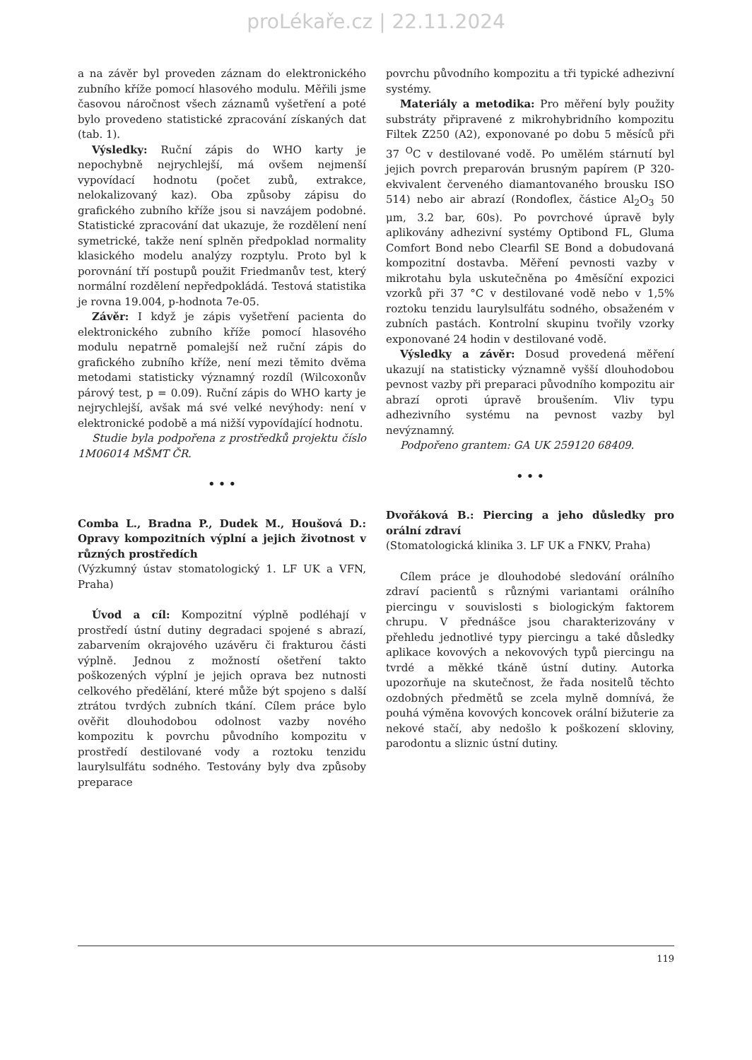proLékaře.cz | 22.11.2024
a na závěr byl proveden záznam do elektronického zubního kříže pomocí hlasového modulu. Měřili jsme časovou náročnost všech záznamů vyšetření a poté bylo provedeno statistické zpracování získaných dat (tab. 1).
Výsledky: Ruční zápis do WHO karty je nepochybně nejrychlejší, má ovšem nejmenší vypovídací hodnotu (počet zubů, extrakce, nelokalizovaný kaz). Oba způsoby zápisu do grafického zubního kříže jsou si navzájem podobné. Statistické zpracování dat ukazuje, že rozdělení není symetrické, takže není splněn předpoklad normality klasického modelu analýzy rozptylu. Proto byl k porovnání tří postupů použit Friedmanův test, který normální rozdělení nepředpokládá. Testová statistika je rovna 19.004, p-hodnota 7e-05.
Závěr: I když je zápis vyšetření pacienta do elektronického zubního kříže pomocí hlasového modulu nepatrně pomalejší než ruční zápis do grafického zubního kříže, není mezi těmito dvěma metodami statisticky významný rozdíl (Wilcoxonův párový test, p = 0.09). Ruční zápis do WHO karty je nejrychlejší, avšak má své velké nevýhody: není v elektronické podobě a má nižší vypovídající hodnotu.
Studie byla podpořena z prostředků projektu číslo 1M06014 MŠMT ČR.
• • •
Comba L., Bradna P., Dudek M., Houšová D.: Opravy kompozitních výplní a jejich životnost v různých prostředích
(Výzkumný ústav stomatologický 1. LF UK a VFN, Praha)
Úvod a cíl: Kompozitní výplně podléhají v prostředí ústní dutiny degradaci spojené s abrazí, zabarvením okrajového uzávěru či frakturou části výplně. Jednou z možností ošetření takto poškozených výplní je jejich oprava bez nutnosti celkového předělání, které může být spojeno s další ztrátou tvrdých zubních tkání. Cílem práce bylo ověřit dlouhodobou odolnost vazby nového kompozitu k povrchu původního kompozitu v prostředí destilované vody a roztoku tenzidu laurylsulfátu sodného. Testovány byly dva způsoby preparace
povrchu původního kompozitu a tři typické adhezivní systémy.
Materiály a metodika: Pro měření byly použity substráty připravené z mikrohybridního kompozitu Filtek Z250 (A2), exponované po dobu 5 měsíců při 37 <sup>O</sup>C v destilované vodě. Po umělém stárnutí byl jejich povrch preparován brusným papírem (P 320-ekvivalent červeného diamantovaného brousku ISO 514) nebo air abrazí (Rondoflex, částice Al<sub>2</sub>O<sub>3</sub> 50 μm, 3.2 bar, 60s). Po povrchové úpravě byly aplikovány adhezivní systémy Optibond FL, Gluma Comfort Bond nebo Clearfil SE Bond a dobudovaná kompozitní dostavba. Měření pevnosti vazby v mikrotahu byla uskutečněna po 4měsíční expozici vzorků při 37 °C v destilované vodě nebo v 1,5% roztoku tenzidu laurylsulfátu sodného, obsaženém v zubních pastách. Kontrolní skupinu tvořily vzorky exponované 24 hodin v destilované vodě.
Výsledky a závěr: Dosud provedená měření ukazují na statisticky významně vyšší dlouhodobou pevnost vazby při preparaci původního kompozitu air abrazí oproti úpravě broušením. Vliv typu adhezivního systému na pevnost vazby byl nevýznamný.
Podpořeno grantem: GA UK 259120 68409.
• • •
Dvořáková B.: Piercing a jeho důsledky pro orální zdraví
(Stomatologická klinika 3. LF UK a FNKV, Praha)
Cílem práce je dlouhodobé sledování orálního zdraví pacientů s různými variantami orálního piercingu v souvislosti s biologickým faktorem chrupu. V přednášce jsou charakterizovány v přehledu jednotlivé typy piercingu a také důsledky aplikace kovových a nekovových typů piercingu na tvrdé a měkké tkáně ústní dutiny. Autorka upozorňuje na skutečnost, že řada nositelů těchto ozdobných předmětů se zcela mylně domnívá, že pouhá výměna kovových koncovek orální bižuterie za nekové stačí, aby nedošlo k poškození skloviny, parodontu a sliznic ústní dutiny.
119